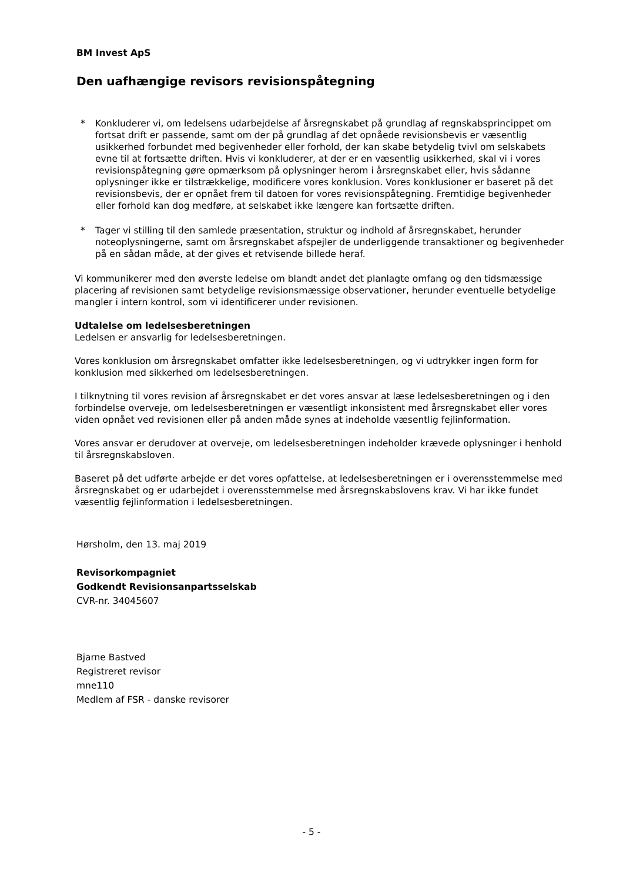BM Invest ApS
Den uafhængige revisors revisionspåtegning
* Konkluderer vi, om ledelsens udarbejdelse af årsregnskabet på grundlag af regnskabsprincippet om fortsat drift er passende, samt om der på grundlag af det opnåede revisionsbevis er væsentlig usikkerhed forbundet med begivenheder eller forhold, der kan skabe betydelig tvivl om selskabets evne til at fortsætte driften. Hvis vi konkluderer, at der er en væsentlig usikkerhed, skal vi i vores revisionspåtegning gøre opmærksom på oplysninger herom i årsregnskabet eller, hvis sådanne oplysninger ikke er tilstrækkelige, modificere vores konklusion. Vores konklusioner er baseret på det revisionsbevis, der er opnået frem til datoen for vores revisionspåtegning. Fremtidige begivenheder eller forhold kan dog medføre, at selskabet ikke længere kan fortsætte driften.
* Tager vi stilling til den samlede præsentation, struktur og indhold af årsregnskabet, herunder noteoplysningerne, samt om årsregnskabet afspejler de underliggende transaktioner og begivenheder på en sådan måde, at der gives et retvisende billede heraf.
Vi kommunikerer med den øverste ledelse om blandt andet det planlagte omfang og den tidsmæssige placering af revisionen samt betydelige revisionsmæssige observationer, herunder eventuelle betydelige mangler i intern kontrol, som vi identificerer under revisionen.
Udtalelse om ledelsesberetningen
Ledelsen er ansvarlig for ledelsesberetningen.
Vores konklusion om årsregnskabet omfatter ikke ledelsesberetningen, og vi udtrykker ingen form for konklusion med sikkerhed om ledelsesberetningen.
I tilknytning til vores revision af årsregnskabet er det vores ansvar at læse ledelsesberetningen og i den forbindelse overveje, om ledelsesberetningen er væsentligt inkonsistent med årsregnskabet eller vores viden opnået ved revisionen eller på anden måde synes at indeholde væsentlig fejlinformation.
Vores ansvar er derudover at overveje, om ledelsesberetningen indeholder krævede oplysninger i henhold til årsregnskabsloven.
Baseret på det udførte arbejde er det vores opfattelse, at ledelsesberetningen er i overensstemmelse med årsregnskabet og er udarbejdet i overensstemmelse med årsregnskabslovens krav. Vi har ikke fundet væsentlig fejlinformation i ledelsesberetningen.
Hørsholm, den 13. maj 2019
Revisorkompagniet
Godkendt Revisionsanpartsselskab
CVR-nr. 34045607
Bjarne Bastved
Registreret revisor
mne110
Medlem af FSR - danske revisorer
- 5 -